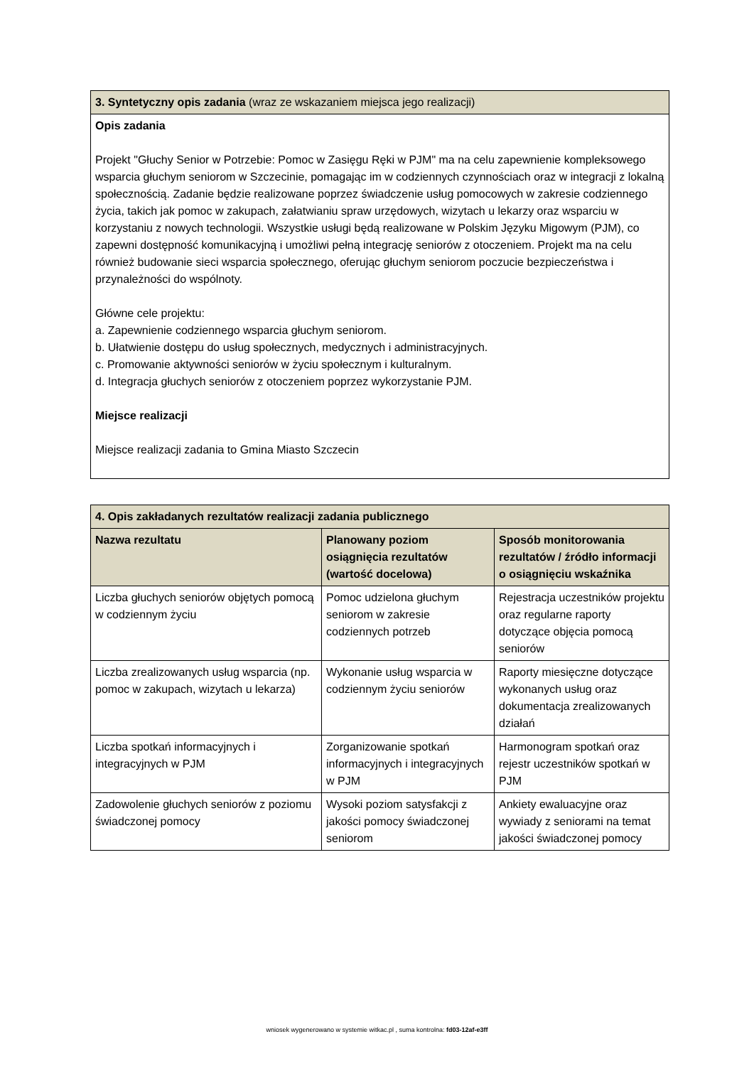| 3. Syntetyczny opis zadania (wraz ze wskazaniem miejsca jego realizacji) |
| Opis zadania Projekt "Głuchy Senior w Potrzebie: Pomoc w Zasięgu Ręki w PJM" ma na celu zapewnienie kompleksowego wsparcia głuchym seniorom w Szczecinie, pomagając im w codziennych czynnościach oraz w integracji z lokalną społecznością. Zadanie będzie realizowane poprzez świadczenie usług pomocowych w zakresie codziennego życia, takich jak pomoc w zakupach, załatwianiu spraw urzędowych, wizytach u lekarzy oraz wsparciu w korzystaniu z nowych technologii. Wszystkie usługi będą realizowane w Polskim Języku Migowym (PJM), co zapewni dostępność komunikacyjną i umożliwi pełną integrację seniorów z otoczeniem. Projekt ma na celu również budowanie sieci wsparcia społecznego, oferując głuchym seniorom poczucie bezpieczeństwa i przynależności do wspólnoty. Główne cele projektu: a. Zapewnienie codziennego wsparcia głuchym seniorom. b. Ułatwienie dostępu do usług społecznych, medycznych i administracyjnych. c. Promowanie aktywności seniorów w życiu społecznym i kulturalnym. d. Integracja głuchych seniorów z otoczeniem poprzez wykorzystanie PJM. Miejsce realizacji Miejsce realizacji zadania to Gmina Miasto Szczecin |
| 4. Opis zakładanych rezultatów realizacji zadania publicznego | | |
| --- | --- | --- |
| Nazwa rezultatu | Planowany poziom osiągnięcia rezultatów (wartość docelowa) | Sposób monitorowania rezultatów / źródło informacji o osiągnięciu wskaźnika |
| Liczba głuchych seniorów objętych pomocą w codziennym życiu | Pomoc udzielona głuchym seniorom w zakresie codziennych potrzeb | Rejestracja uczestników projektu oraz regularne raporty dotyczące objęcia pomocą seniorów |
| Liczba zrealizowanych usług wsparcia (np. pomoc w zakupach, wizytach u lekarza) | Wykonanie usług wsparcia w codziennym życiu seniorów | Raporty miesięczne dotyczące wykonanych usług oraz dokumentacja zrealizowanych działań |
| Liczba spotkań informacyjnych i integracyjnych w PJM | Zorganizowanie spotkań informacyjnych i integracyjnych w PJM | Harmonogram spotkań oraz rejestr uczestników spotkań w PJM |
| Zadowolenie głuchych seniorów z poziomu świadczonej pomocy | Wysoki poziom satysfakcji z jakości pomocy świadczonej seniorom | Ankiety ewaluacyjne oraz wywiady z seniorami na temat jakości świadczonej pomocy |
wniosek wygenerowano w systemie witkac.pl , suma kontrolna: fd03-12af-e3ff